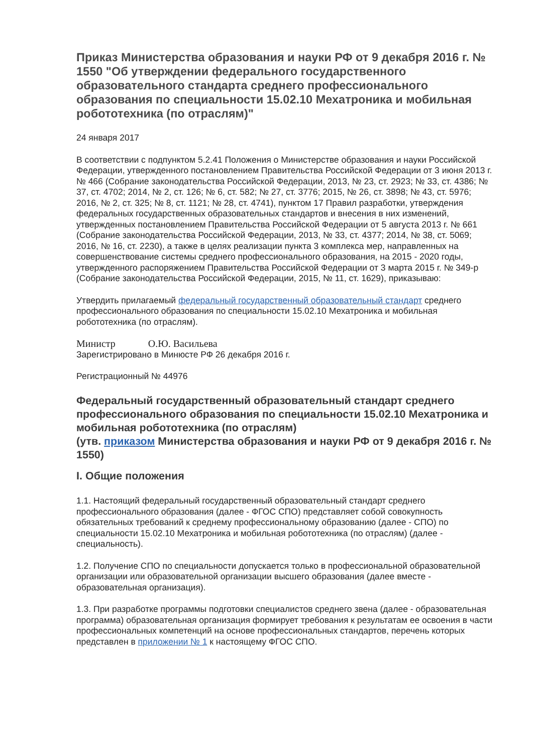Приказ Министерства образования и науки РФ от 9 декабря 2016 г. № 1550 "Об утверждении федерального государственного образовательного стандарта среднего профессионального образования по специальности 15.02.10 Мехатроника и мобильная робототехника (по отраслям)"
24 января 2017
В соответствии с подпунктом 5.2.41 Положения о Министерстве образования и науки Российской Федерации, утвержденного постановлением Правительства Российской Федерации от 3 июня 2013 г. № 466 (Собрание законодательства Российской Федерации, 2013, № 23, ст. 2923; № 33, ст. 4386; № 37, ст. 4702; 2014, № 2, ст. 126; № 6, ст. 582; № 27, ст. 3776; 2015, № 26, ст. 3898; № 43, ст. 5976; 2016, № 2, ст. 325; № 8, ст. 1121; № 28, ст. 4741), пунктом 17 Правил разработки, утверждения федеральных государственных образовательных стандартов и внесения в них изменений, утвержденных постановлением Правительства Российской Федерации от 5 августа 2013 г. № 661 (Собрание законодательства Российской Федерации, 2013, № 33, ст. 4377; 2014, № 38, ст. 5069; 2016, № 16, ст. 2230), а также в целях реализации пункта 3 комплекса мер, направленных на совершенствование системы среднего профессионального образования, на 2015 - 2020 годы, утвержденного распоряжением Правительства Российской Федерации от 3 марта 2015 г. № 349-р (Собрание законодательства Российской Федерации, 2015, № 11, ст. 1629), приказываю:
Утвердить прилагаемый федеральный государственный образовательный стандарт среднего профессионального образования по специальности 15.02.10 Мехатроника и мобильная робототехника (по отраслям).
Министр О.Ю. Васильева
Зарегистрировано в Минюсте РФ 26 декабря 2016 г.
Регистрационный № 44976
Федеральный государственный образовательный стандарт среднего профессионального образования по специальности 15.02.10 Мехатроника и мобильная робототехника (по отраслям)
(утв. приказом Министерства образования и науки РФ от 9 декабря 2016 г. № 1550)
I. Общие положения
1.1. Настоящий федеральный государственный образовательный стандарт среднего профессионального образования (далее - ФГОС СПО) представляет собой совокупность обязательных требований к среднему профессиональному образованию (далее - СПО) по специальности 15.02.10 Мехатроника и мобильная робототехника (по отраслям) (далее - специальность).
1.2. Получение СПО по специальности допускается только в профессиональной образовательной организации или образовательной организации высшего образования (далее вместе - образовательная организация).
1.3. При разработке программы подготовки специалистов среднего звена (далее - образовательная программа) образовательная организация формирует требования к результатам ее освоения в части профессиональных компетенций на основе профессиональных стандартов, перечень которых представлен в приложении № 1 к настоящему ФГОС СПО.